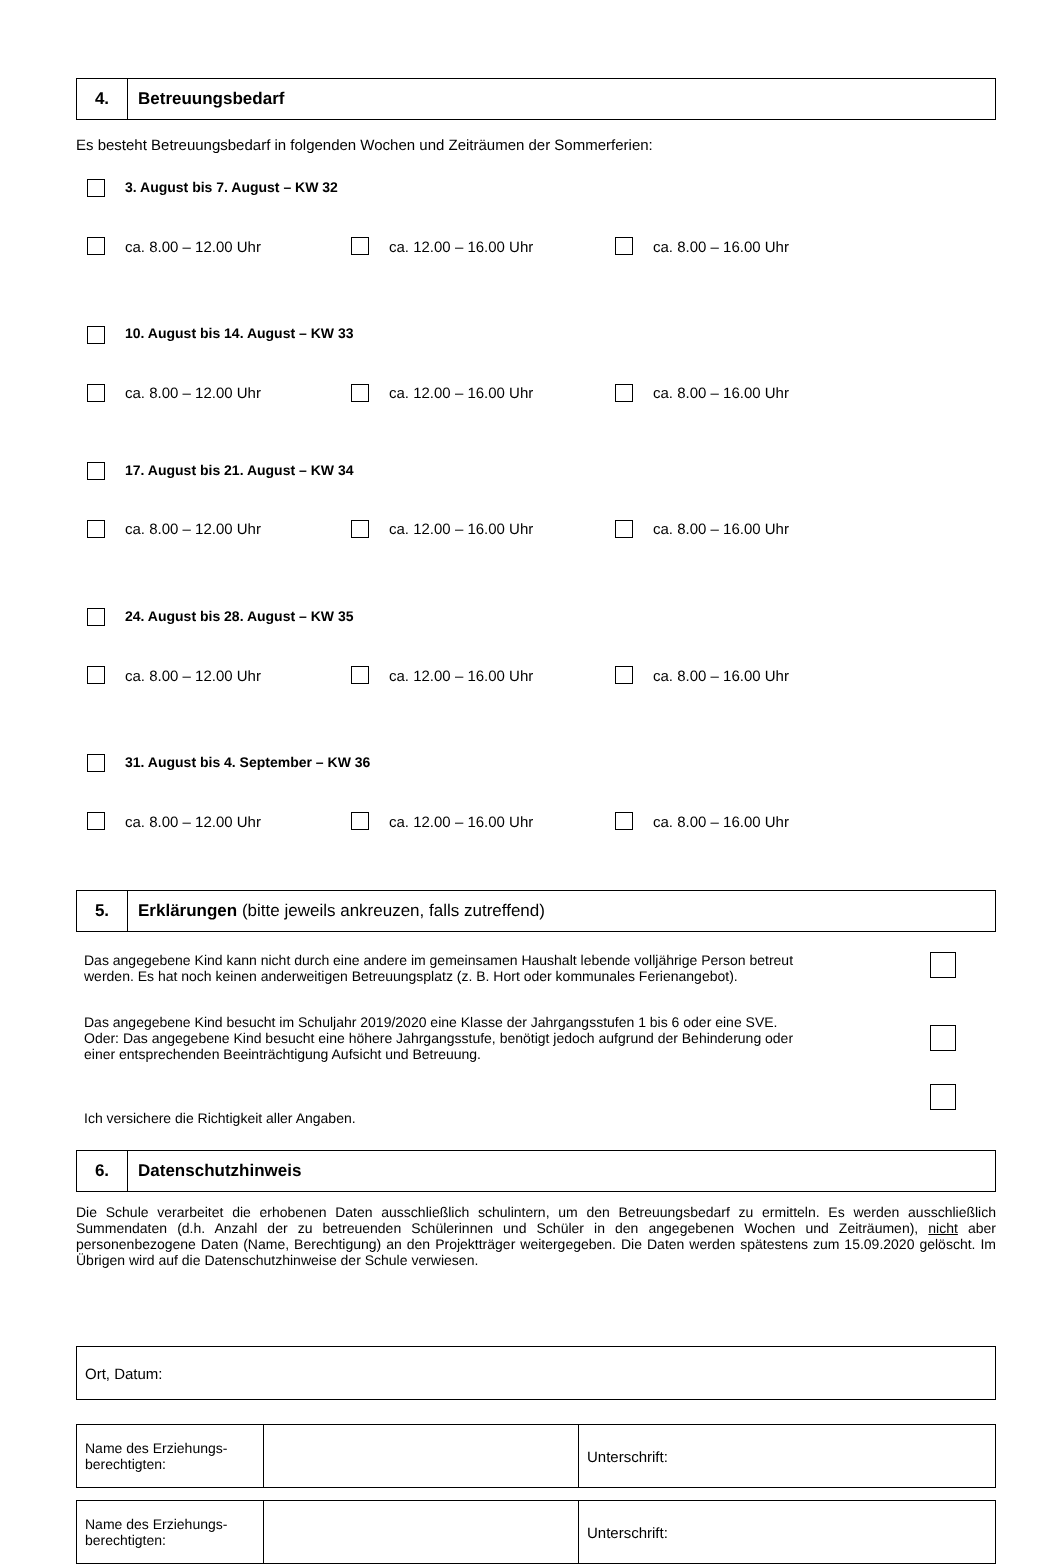4.
Betreuungsbedarf
Es besteht Betreuungsbedarf in folgenden Wochen und Zeiträumen der Sommerferien:
3. August bis 7. August – KW 32
ca. 8.00 – 12.00 Uhr ca. 12.00 – 16.00 Uhr ca. 8.00 – 16.00 Uhr
10. August bis 14. August – KW 33
ca. 8.00 – 12.00 Uhr ca. 12.00 – 16.00 Uhr ca. 8.00 – 16.00 Uhr
17. August bis 21. August – KW 34
ca. 8.00 – 12.00 Uhr ca. 12.00 – 16.00 Uhr ca. 8.00 – 16.00 Uhr
24. August bis 28. August – KW 35
ca. 8.00 – 12.00 Uhr ca. 12.00 – 16.00 Uhr ca. 8.00 – 16.00 Uhr
31. August bis 4. September – KW 36
ca. 8.00 – 12.00 Uhr ca. 12.00 – 16.00 Uhr ca. 8.00 – 16.00 Uhr
5.
Erklärungen (bitte jeweils ankreuzen, falls zutreffend)
Das angegebene Kind kann nicht durch eine andere im gemeinsamen Haushalt lebende volljährige Person betreut
werden. Es hat noch keinen anderweitigen Betreuungsplatz (z. B. Hort oder kommunales Ferienangebot).
Das angegebene Kind besucht im Schuljahr 2019/2020 eine Klasse der Jahrgangsstufen 1 bis 6 oder eine SVE.
Oder: Das angegebene Kind besucht eine höhere Jahrgangsstufe, benötigt jedoch aufgrund der Behinderung oder
einer entsprechenden Beeinträchtigung Aufsicht und Betreuung.
Ich versichere die Richtigkeit aller Angaben.
6.
Datenschutzhinweis
Die Schule verarbeitet die erhobenen Daten ausschließlich schulintern, um den Betreuungsbedarf zu ermitteln. Es werden ausschließlich Summendaten (d.h. Anzahl der zu betreuenden Schülerinnen und Schüler in den angegebenen Wochen und Zeiträumen), nicht aber personenbezogene Daten (Name, Berechtigung) an den Projektträger weitergegeben. Die Daten werden spätestens zum 15.09.2020 gelöscht. Im Übrigen wird auf die Datenschutzhinweise der Schule verwiesen.
| Ort, Datum: |
| Name des Erziehungs- berechtigten: | | Unterschrift: |
| Name des Erziehungs- berechtigten: | | Unterschrift: |